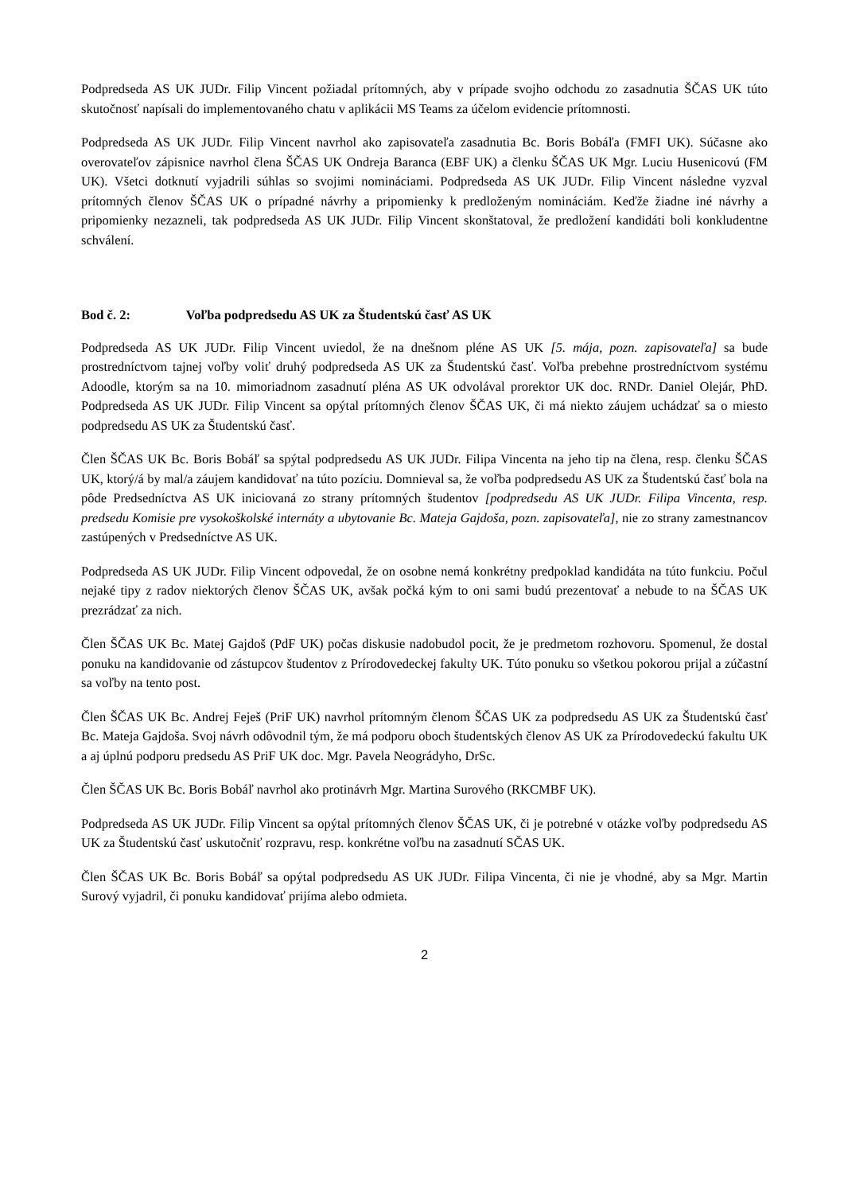Podpredseda AS UK JUDr. Filip Vincent požiadal prítomných, aby v prípade svojho odchodu zo zasadnutia ŠČAS UK túto skutočnosť napísali do implementovaného chatu v aplikácii MS Teams za účelom evidencie prítomnosti.
Podpredseda AS UK JUDr. Filip Vincent navrhol ako zapisovateľa zasadnutia Bc. Boris Bobáľa (FMFI UK). Súčasne ako overovateľov zápisnice navrhol člena ŠČAS UK Ondreja Baranca (EBF UK) a členku ŠČAS UK Mgr. Luciu Husenicovú (FM UK). Všetci dotknutí vyjadrili súhlas so svojimi nomináciami. Podpredseda AS UK JUDr. Filip Vincent následne vyzval prítomných členov ŠČAS UK o prípadné návrhy a pripomienky k predloženým nomináciám. Keďže žiadne iné návrhy a pripomienky nezazneli, tak podpredseda AS UK JUDr. Filip Vincent skonštatoval, že predložení kandidáti boli konkludentne schválení.
Bod č. 2: Voľba podpredsedu AS UK za Študentskú časť AS UK
Podpredseda AS UK JUDr. Filip Vincent uviedol, že na dnešnom pléne AS UK [5. mája, pozn. zapisovateľa] sa bude prostredníctvom tajnej voľby voliť druhý podpredseda AS UK za Študentskú časť. Voľba prebehne prostredníctvom systému Adoodle, ktorým sa na 10. mimoriadnom zasadnutí pléna AS UK odvolával prorektor UK doc. RNDr. Daniel Olejár, PhD. Podpredseda AS UK JUDr. Filip Vincent sa opýtal prítomných členov ŠČAS UK, či má niekto záujem uchádzať sa o miesto podpredsedu AS UK za Študentskú časť.
Člen ŠČAS UK Bc. Boris Bobáľ sa spýtal podpredsedu AS UK JUDr. Filipa Vincenta na jeho tip na člena, resp. členku ŠČAS UK, ktorý/á by mal/a záujem kandidovať na túto pozíciu. Domnieval sa, že voľba podpredsedu AS UK za Študentskú časť bola na pôde Predsedníctva AS UK iniciovaná zo strany prítomných študentov [podpredsedu AS UK JUDr. Filipa Vincenta, resp. predsedu Komisie pre vysokoškolské internáty a ubytovanie Bc. Mateja Gajdoša, pozn. zapisovateľa], nie zo strany zamestnancov zastúpených v Predsedníctve AS UK.
Podpredseda AS UK JUDr. Filip Vincent odpovedal, že on osobne nemá konkrétny predpoklad kandidáta na túto funkciu. Počul nejaké tipy z radov niektorých členov ŠČAS UK, avšak počká kým to oni sami budú prezentovať a nebude to na ŠČAS UK prezrádzať za nich.
Člen ŠČAS UK Bc. Matej Gajdoš (PdF UK) počas diskusie nadobudol pocit, že je predmetom rozhovoru. Spomenul, že dostal ponuku na kandidovanie od zástupcov študentov z Prírodovedeckej fakulty UK. Túto ponuku so všetkou pokorou prijal a zúčastní sa voľby na tento post.
Člen ŠČAS UK Bc. Andrej Feješ (PriF UK) navrhol prítomným členom ŠČAS UK za podpredsedu AS UK za Študentskú časť Bc. Mateja Gajdoša. Svoj návrh odôvodnil tým, že má podporu oboch študentských členov AS UK za Prírodovedeckú fakultu UK a aj úplnú podporu predsedu AS PriF UK doc. Mgr. Pavela Neográdyho, DrSc.
Člen ŠČAS UK Bc. Boris Bobáľ navrhol ako protinávrh Mgr. Martina Surového (RKCMBF UK).
Podpredseda AS UK JUDr. Filip Vincent sa opýtal prítomných členov ŠČAS UK, či je potrebné v otázke voľby podpredsedu AS UK za Študentskú časť uskutočniť rozpravu, resp. konkrétne voľbu na zasadnutí SČAS UK.
Člen ŠČAS UK Bc. Boris Bobáľ sa opýtal podpredsedu AS UK JUDr. Filipa Vincenta, či nie je vhodné, aby sa Mgr. Martin Surový vyjadril, či ponuku kandidovať prijíma alebo odmieta.
2